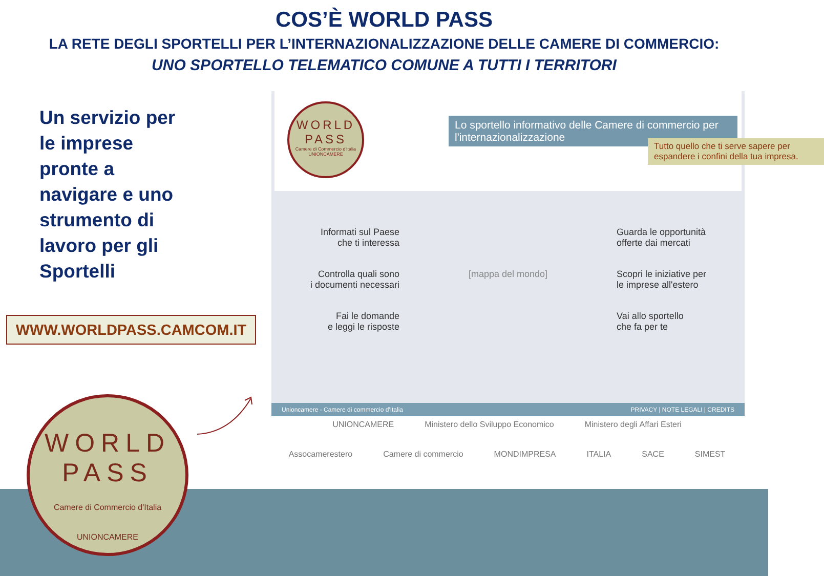COS’È WORLD PASS
LA RETE DEGLI SPORTELLI PER L’INTERNAZIONALIZZAZIONE DELLE CAMERE DI COMMERCIO:
UNO SPORTELLO TELEMATICO COMUNE A TUTTI I TERRITORI
Un servizio per le imprese pronte a navigare e uno strumento di lavoro per gli Sportelli
WWW.WORLDPASS.CAMCOM.IT
WORLD
PASS
Camere di Commercio d'Italia
UNIONCAMERE
Lo sportello informativo delle Camere di commercio per l'internazionalizzazione
Tutto quello che ti serve sapere per espandere i confini della tua impresa.
Informati sul Paese
che ti interessa
Guarda le opportunità
offerte dai mercati
Controlla quali sono
i documenti necessari
[mappa del mondo]
Scopri le iniziative per
le imprese all'estero
Fai le domande
e leggi le risposte
Vai allo sportello
che fa per te
Unioncamere - Camere di commercio d'Italia PRIVACY | NOTE LEGALI | CREDITS
UNIONCAMERE Ministero dello Sviluppo Economico Ministero degli Affari Esteri Assocamerestero Camere di commercio MONDIMPRESA ITALIA SACE SIMEST
WORLD
PASS
Camere di Commercio d'Italia
UNIONCAMERE